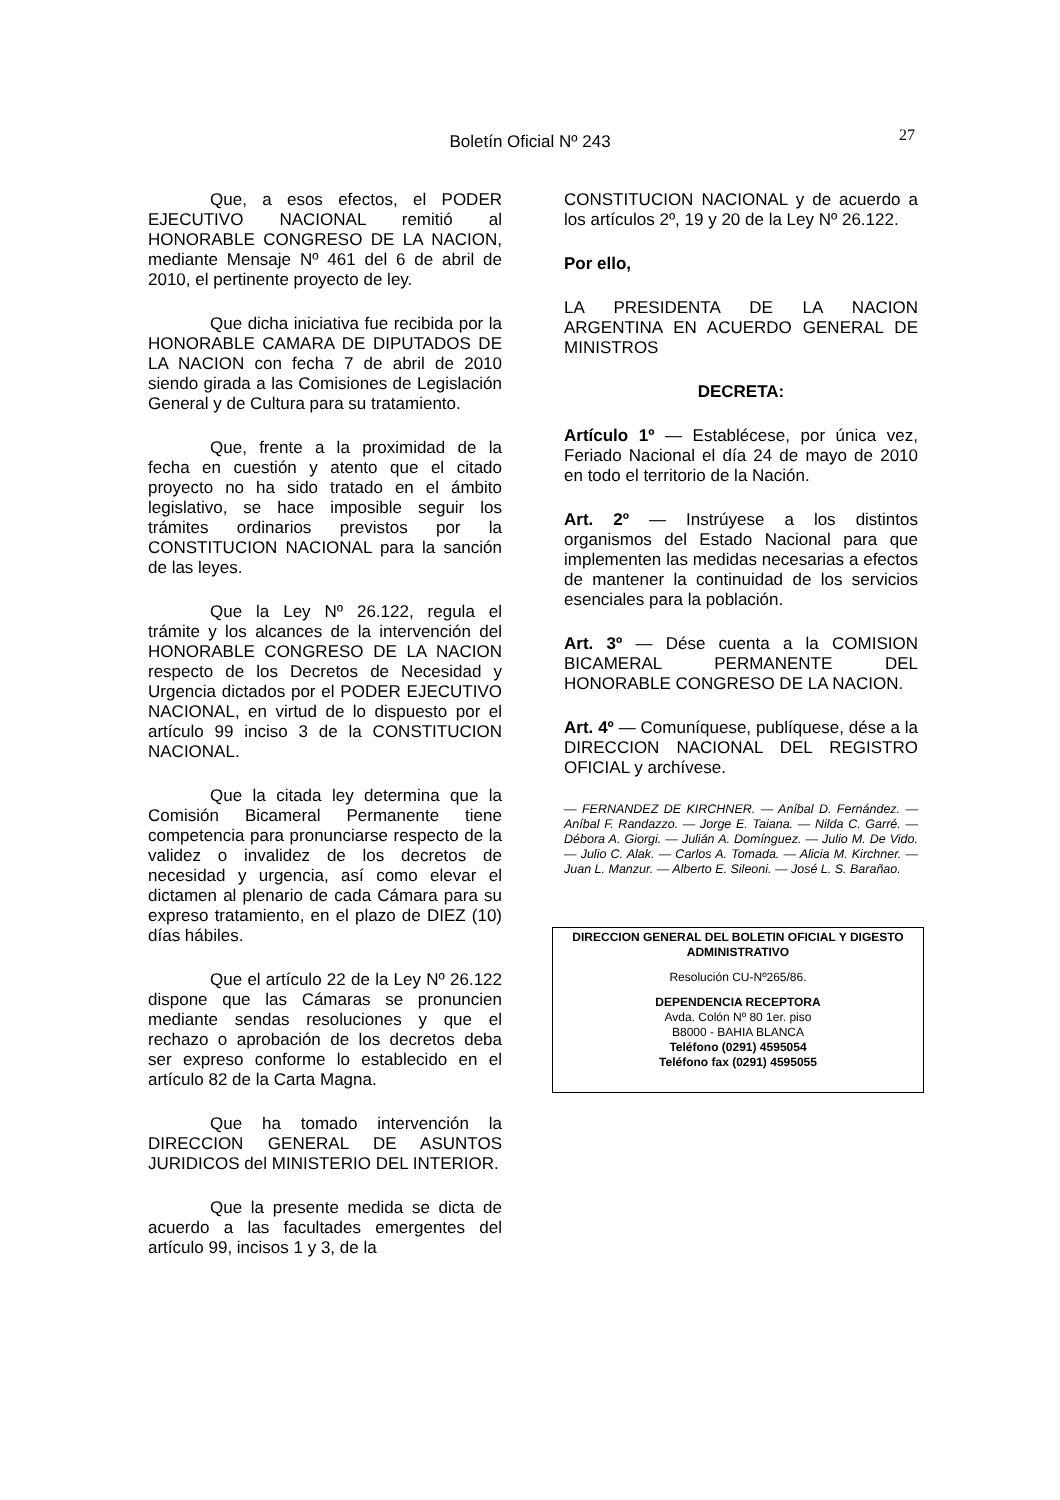Boletín Oficial Nº 243
27
Que, a esos efectos, el PODER EJECUTIVO NACIONAL remitió al HONORABLE CONGRESO DE LA NACION, mediante Mensaje Nº 461 del 6 de abril de 2010, el pertinente proyecto de ley.
Que dicha iniciativa fue recibida por la HONORABLE CAMARA DE DIPUTADOS DE LA NACION con fecha 7 de abril de 2010 siendo girada a las Comisiones de Legislación General y de Cultura para su tratamiento.
Que, frente a la proximidad de la fecha en cuestión y atento que el citado proyecto no ha sido tratado en el ámbito legislativo, se hace imposible seguir los trámites ordinarios previstos por la CONSTITUCION NACIONAL para la sanción de las leyes.
Que la Ley Nº 26.122, regula el trámite y los alcances de la intervención del HONORABLE CONGRESO DE LA NACION respecto de los Decretos de Necesidad y Urgencia dictados por el PODER EJECUTIVO NACIONAL, en virtud de lo dispuesto por el artículo 99 inciso 3 de la CONSTITUCION NACIONAL.
Que la citada ley determina que la Comisión Bicameral Permanente tiene competencia para pronunciarse respecto de la validez o invalidez de los decretos de necesidad y urgencia, así como elevar el dictamen al plenario de cada Cámara para su expreso tratamiento, en el plazo de DIEZ (10) días hábiles.
Que el artículo 22 de la Ley Nº 26.122 dispone que las Cámaras se pronuncien mediante sendas resoluciones y que el rechazo o aprobación de los decretos deba ser expreso conforme lo establecido en el artículo 82 de la Carta Magna.
Que ha tomado intervención la DIRECCION GENERAL DE ASUNTOS JURIDICOS del MINISTERIO DEL INTERIOR.
Que la presente medida se dicta de acuerdo a las facultades emergentes del artículo 99, incisos 1 y 3, de la
CONSTITUCION NACIONAL y de acuerdo a los artículos 2º, 19 y 20 de la Ley Nº 26.122.
Por ello,
LA PRESIDENTA DE LA NACION ARGENTINA EN ACUERDO GENERAL DE MINISTROS
DECRETA:
Artículo 1º — Establécese, por única vez, Feriado Nacional el día 24 de mayo de 2010 en todo el territorio de la Nación.
Art. 2º — Instrúyese a los distintos organismos del Estado Nacional para que implementen las medidas necesarias a efectos de mantener la continuidad de los servicios esenciales para la población.
Art. 3º — Dése cuenta a la COMISION BICAMERAL PERMANENTE DEL HONORABLE CONGRESO DE LA NACION.
Art. 4º — Comuníquese, publíquese, dése a la DIRECCION NACIONAL DEL REGISTRO OFICIAL y archívese.
— FERNANDEZ DE KIRCHNER. — Aníbal D. Fernández. — Aníbal F. Randazzo. — Jorge E. Taiana. — Nilda C. Garré. — Débora A. Giorgi. — Julián A. Domínguez. — Julio M. De Vido. — Julio C. Alak. — Carlos A. Tomada. — Alicia M. Kirchner. — Juan L. Manzur. — Alberto E. Sileoni. — José L. S. Barañao.
DIRECCION GENERAL DEL BOLETIN OFICIAL Y DIGESTO ADMINISTRATIVO
Resolución CU-Nº265/86.
DEPENDENCIA RECEPTORA
Avda. Colón Nº 80 1er. piso
B8000 - BAHIA BLANCA
Teléfono (0291) 4595054
Teléfono fax (0291) 4595055